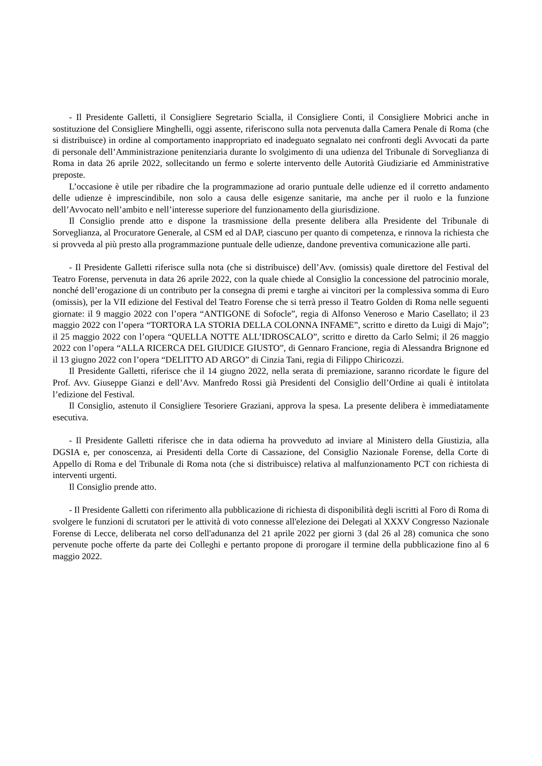- Il Presidente Galletti, il Consigliere Segretario Scialla, il Consigliere Conti, il Consigliere Mobrici anche in sostituzione del Consigliere Minghelli, oggi assente, riferiscono sulla nota pervenuta dalla Camera Penale di Roma (che si distribuisce) in ordine al comportamento inappropriato ed inadeguato segnalato nei confronti degli Avvocati da parte di personale dell’Amministrazione penitenziaria durante lo svolgimento di una udienza del Tribunale di Sorveglianza di Roma in data 26 aprile 2022, sollecitando un fermo e solerte intervento delle Autorità Giudiziarie ed Amministrative preposte.
L’occasione è utile per ribadire che la programmazione ad orario puntuale delle udienze ed il corretto andamento delle udienze è imprescindibile, non solo a causa delle esigenze sanitarie, ma anche per il ruolo e la funzione dell’Avvocato nell’ambito e nell’interesse superiore del funzionamento della giurisdizione.
Il Consiglio prende atto e dispone la trasmissione della presente delibera alla Presidente del Tribunale di Sorveglianza, al Procuratore Generale, al CSM ed al DAP, ciascuno per quanto di competenza, e rinnova la richiesta che si provveda al più presto alla programmazione puntuale delle udienze, dandone preventiva comunicazione alle parti.
- Il Presidente Galletti riferisce sulla nota (che si distribuisce) dell’Avv. (omissis) quale direttore del Festival del Teatro Forense, pervenuta in data 26 aprile 2022, con la quale chiede al Consiglio la concessione del patrocinio morale, nonché dell’erogazione di un contributo per la consegna di premi e targhe ai vincitori per la complessiva somma di Euro (omissis), per la VII edizione del Festival del Teatro Forense che si terrà presso il Teatro Golden di Roma nelle seguenti giornate: il 9 maggio 2022 con l’opera “ANTIGONE di Sofocle”, regia di Alfonso Veneroso e Mario Casellato; il 23 maggio 2022 con l’opera “TORTORA LA STORIA DELLA COLONNA INFAME”, scritto e diretto da Luigi di Majo”; il 25 maggio 2022 con l’opera “QUELLA NOTTE ALL’IDROSCALO”, scritto e diretto da Carlo Selmi; il 26 maggio 2022 con l’opera “ALLA RICERCA DEL GIUDICE GIUSTO”, di Gennaro Francione, regia di Alessandra Brignone ed il 13 giugno 2022 con l’opera “DELITTO AD ARGO” di Cinzia Tani, regia di Filippo Chiricozzi.
Il Presidente Galletti, riferisce che il 14 giugno 2022, nella serata di premiazione, saranno ricordate le figure del Prof. Avv. Giuseppe Gianzi e dell’Avv. Manfredo Rossi già Presidenti del Consiglio dell’Ordine ai quali è intitolata l’edizione del Festival.
Il Consiglio, astenuto il Consigliere Tesoriere Graziani, approva la spesa. La presente delibera è immediatamente esecutiva.
- Il Presidente Galletti riferisce che in data odierna ha provveduto ad inviare al Ministero della Giustizia, alla DGSIA e, per conoscenza, ai Presidenti della Corte di Cassazione, del Consiglio Nazionale Forense, della Corte di Appello di Roma e del Tribunale di Roma nota (che si distribuisce) relativa al malfunzionamento PCT con richiesta di interventi urgenti.
Il Consiglio prende atto.
- Il Presidente Galletti con riferimento alla pubblicazione di richiesta di disponibilità degli iscritti al Foro di Roma di svolgere le funzioni di scrutatori per le attività di voto connesse all'elezione dei Delegati al XXXV Congresso Nazionale Forense di Lecce, deliberata nel corso dell'adunanza del 21 aprile 2022 per giorni 3 (dal 26 al 28) comunica che sono pervenute poche offerte da parte dei Colleghi e pertanto propone di prorogare il termine della pubblicazione fino al 6 maggio 2022.